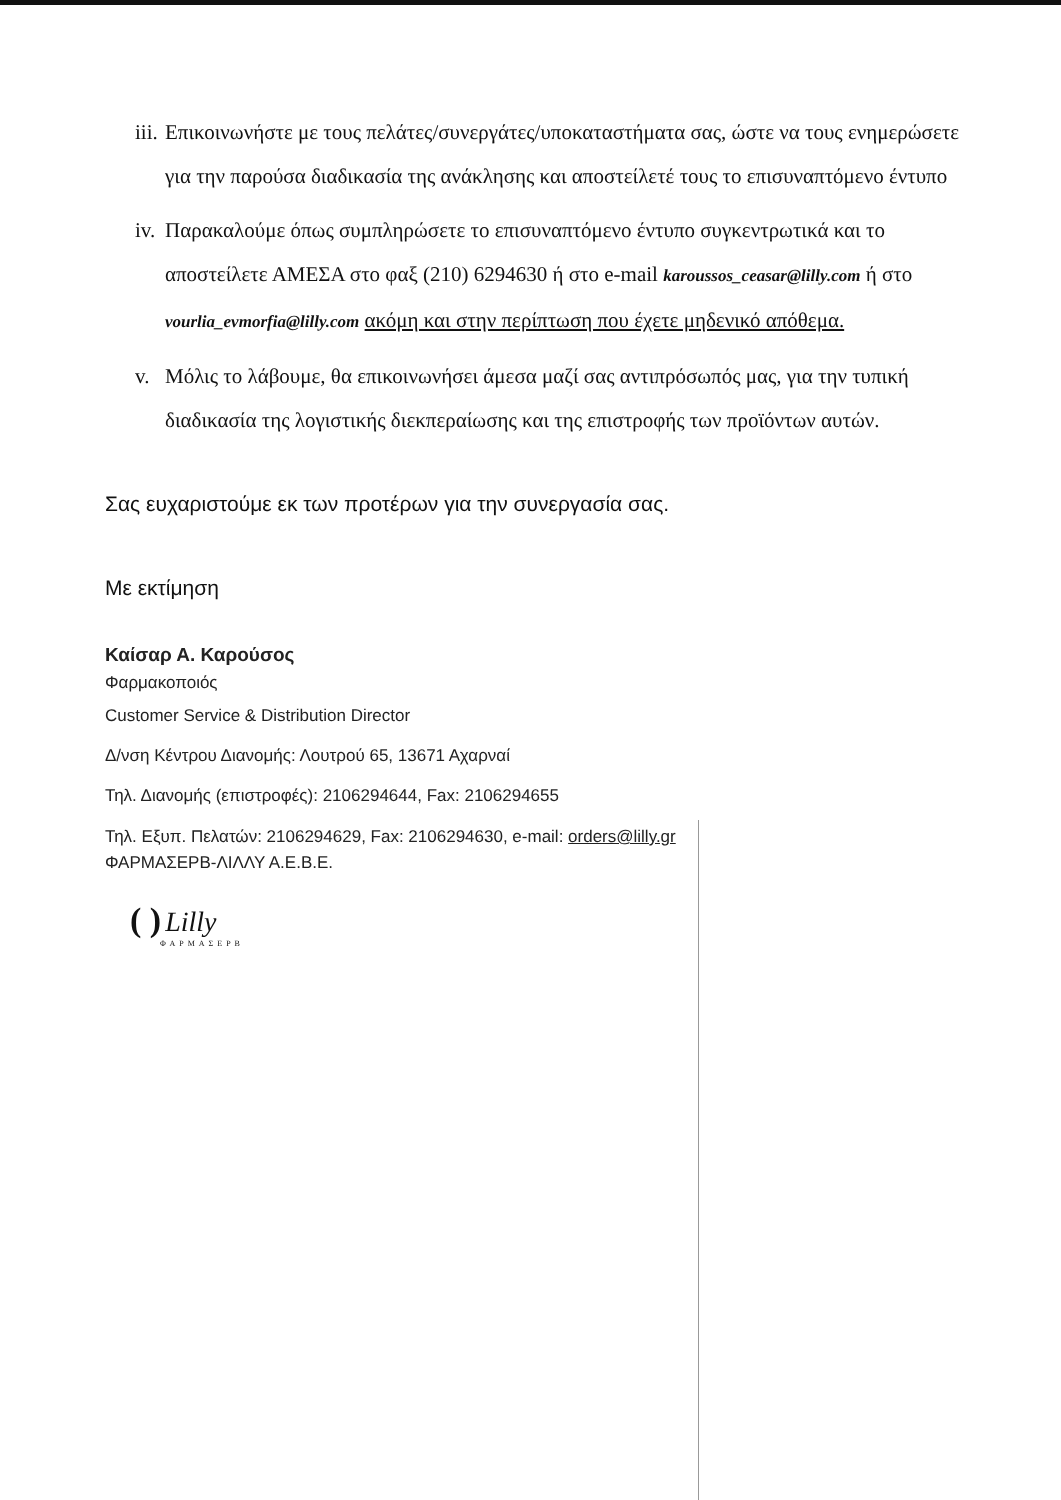iii. Επικοινωνήστε με τους πελάτες/συνεργάτες/υποκαταστήματα σας, ώστε να τους ενημερώσετε για την παρούσα διαδικασία της ανάκλησης και αποστείλετέ τους το επισυναπτόμενο έντυπο
iv. Παρακαλούμε όπως συμπληρώσετε το επισυναπτόμενο έντυπο συγκεντρωτικά και το αποστείλετε ΑΜΕΣΑ στο φαξ (210) 6294630 ή στο e-mail karoussos_ceasar@lilly.com ή στο vourlia_evmorfia@lilly.com ακόμη και στην περίπτωση που έχετε μηδενικό απόθεμα.
v. Μόλις το λάβουμε, θα επικοινωνήσει άμεσα μαζί σας αντιπρόσωπός μας, για την τυπική διαδικασία της λογιστικής διεκπεραίωσης και της επιστροφής των προϊόντων αυτών.
Σας ευχαριστούμε εκ των προτέρων για την συνεργασία σας.
Με εκτίμηση
Καίσαρ Α. Καρούσος
Φαρμακοποιός
Customer Service & Distribution Director
Δ/νση Κέντρου Διανομής: Λουτρού 65, 13671 Αχαρναί
Τηλ. Διανομής (επιστροφές): 2106294644, Fax: 2106294655
Τηλ. Εξυπ. Πελατών: 2106294629, Fax: 2106294630, e-mail: orders@lilly.gr
ΦΑΡΜΑΣΕΡΒ-ΛΙΛΛΥ Α.Ε.Β.Ε.
( ) Lilly
ΦΑΡΜΑΣΕΡΒ